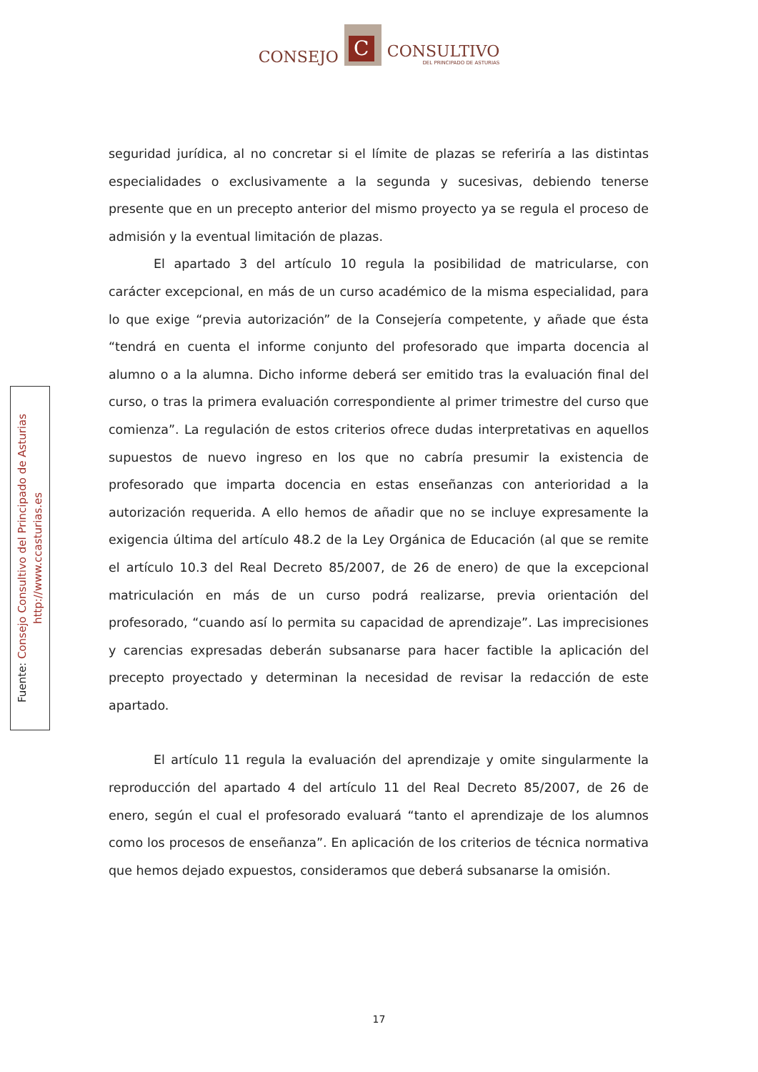CONSEJO
C
CONSULTIVO
DEL PRINCIPADO DE ASTURIAS
Fuente: Consejo Consultivo del Principado de Asturias
http://www.ccasturias.es
seguridad jurídica, al no concretar si el límite de plazas se referiría a las distintas especialidades o exclusivamente a la segunda y sucesivas, debiendo tenerse presente que en un precepto anterior del mismo proyecto ya se regula el proceso de admisión y la eventual limitación de plazas.
El apartado 3 del artículo 10 regula la posibilidad de matricularse, con carácter excepcional, en más de un curso académico de la misma especialidad, para lo que exige “previa autorización” de la Consejería competente, y añade que ésta “tendrá en cuenta el informe conjunto del profesorado que imparta docencia al alumno o a la alumna. Dicho informe deberá ser emitido tras la evaluación final del curso, o tras la primera evaluación correspondiente al primer trimestre del curso que comienza”. La regulación de estos criterios ofrece dudas interpretativas en aquellos supuestos de nuevo ingreso en los que no cabría presumir la existencia de profesorado que imparta docencia en estas enseñanzas con anterioridad a la autorización requerida. A ello hemos de añadir que no se incluye expresamente la exigencia última del artículo 48.2 de la Ley Orgánica de Educación (al que se remite el artículo 10.3 del Real Decreto 85/2007, de 26 de enero) de que la excepcional matriculación en más de un curso podrá realizarse, previa orientación del profesorado, “cuando así lo permita su capacidad de aprendizaje”. Las imprecisiones y carencias expresadas deberán subsanarse para hacer factible la aplicación del precepto proyectado y determinan la necesidad de revisar la redacción de este apartado.
El artículo 11 regula la evaluación del aprendizaje y omite singularmente la reproducción del apartado 4 del artículo 11 del Real Decreto 85/2007, de 26 de enero, según el cual el profesorado evaluará “tanto el aprendizaje de los alumnos como los procesos de enseñanza”. En aplicación de los criterios de técnica normativa que hemos dejado expuestos, consideramos que deberá subsanarse la omisión.
17